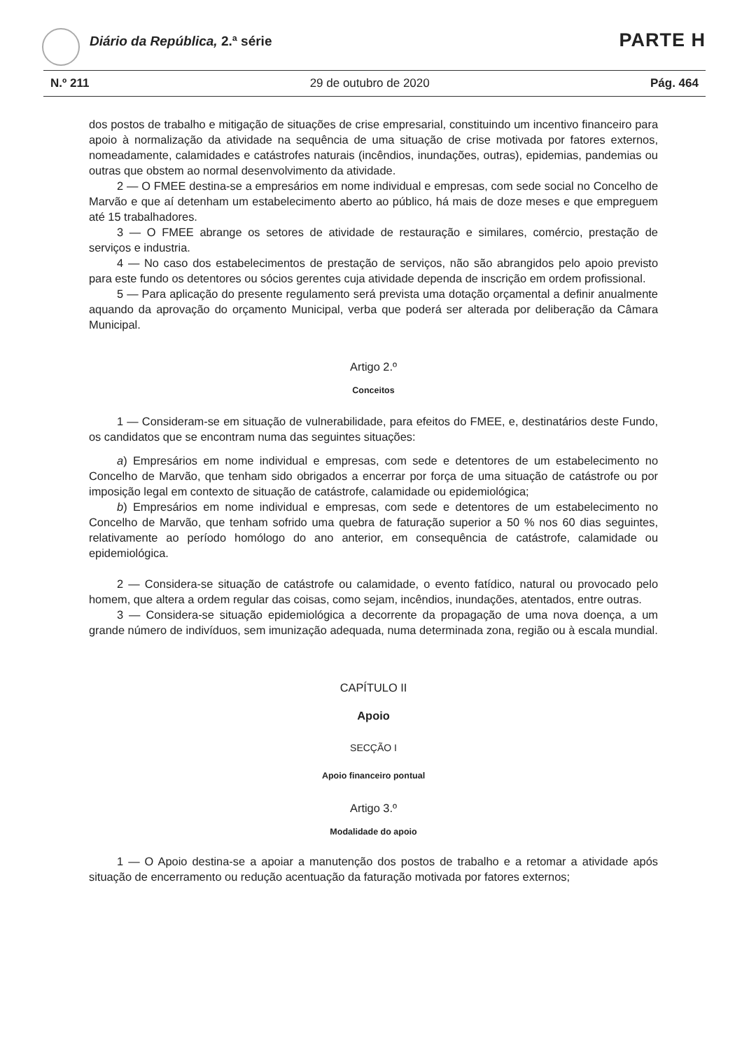Diário da República, 2.ª série PARTE H
N.º 211 29 de outubro de 2020 Pág. 464
dos postos de trabalho e mitigação de situações de crise empresarial, constituindo um incentivo financeiro para apoio à normalização da atividade na sequência de uma situação de crise motivada por fatores externos, nomeadamente, calamidades e catástrofes naturais (incêndios, inundações, outras), epidemias, pandemias ou outras que obstem ao normal desenvolvimento da atividade.
2 — O FMEE destina-se a empresários em nome individual e empresas, com sede social no Concelho de Marvão e que aí detenham um estabelecimento aberto ao público, há mais de doze meses e que empreguem até 15 trabalhadores.
3 — O FMEE abrange os setores de atividade de restauração e similares, comércio, prestação de serviços e industria.
4 — No caso dos estabelecimentos de prestação de serviços, não são abrangidos pelo apoio previsto para este fundo os detentores ou sócios gerentes cuja atividade dependa de inscrição em ordem profissional.
5 — Para aplicação do presente regulamento será prevista uma dotação orçamental a definir anualmente aquando da aprovação do orçamento Municipal, verba que poderá ser alterada por deliberação da Câmara Municipal.
Artigo 2.º
Conceitos
1 — Consideram-se em situação de vulnerabilidade, para efeitos do FMEE, e, destinatários deste Fundo, os candidatos que se encontram numa das seguintes situações:
a) Empresários em nome individual e empresas, com sede e detentores de um estabelecimento no Concelho de Marvão, que tenham sido obrigados a encerrar por força de uma situação de catástrofe ou por imposição legal em contexto de situação de catástrofe, calamidade ou epidemiológica;
b) Empresários em nome individual e empresas, com sede e detentores de um estabelecimento no Concelho de Marvão, que tenham sofrido uma quebra de faturação superior a 50 % nos 60 dias seguintes, relativamente ao período homólogo do ano anterior, em consequência de catástrofe, calamidade ou epidemiológica.
2 — Considera-se situação de catástrofe ou calamidade, o evento fatídico, natural ou provocado pelo homem, que altera a ordem regular das coisas, como sejam, incêndios, inundações, atentados, entre outras.
3 — Considera-se situação epidemiológica a decorrente da propagação de uma nova doença, a um grande número de indivíduos, sem imunização adequada, numa determinada zona, região ou à escala mundial.
CAPÍTULO II
Apoio
SECÇÃO I
Apoio financeiro pontual
Artigo 3.º
Modalidade do apoio
1 — O Apoio destina-se a apoiar a manutenção dos postos de trabalho e a retomar a atividade após situação de encerramento ou redução acentuação da faturação motivada por fatores externos;